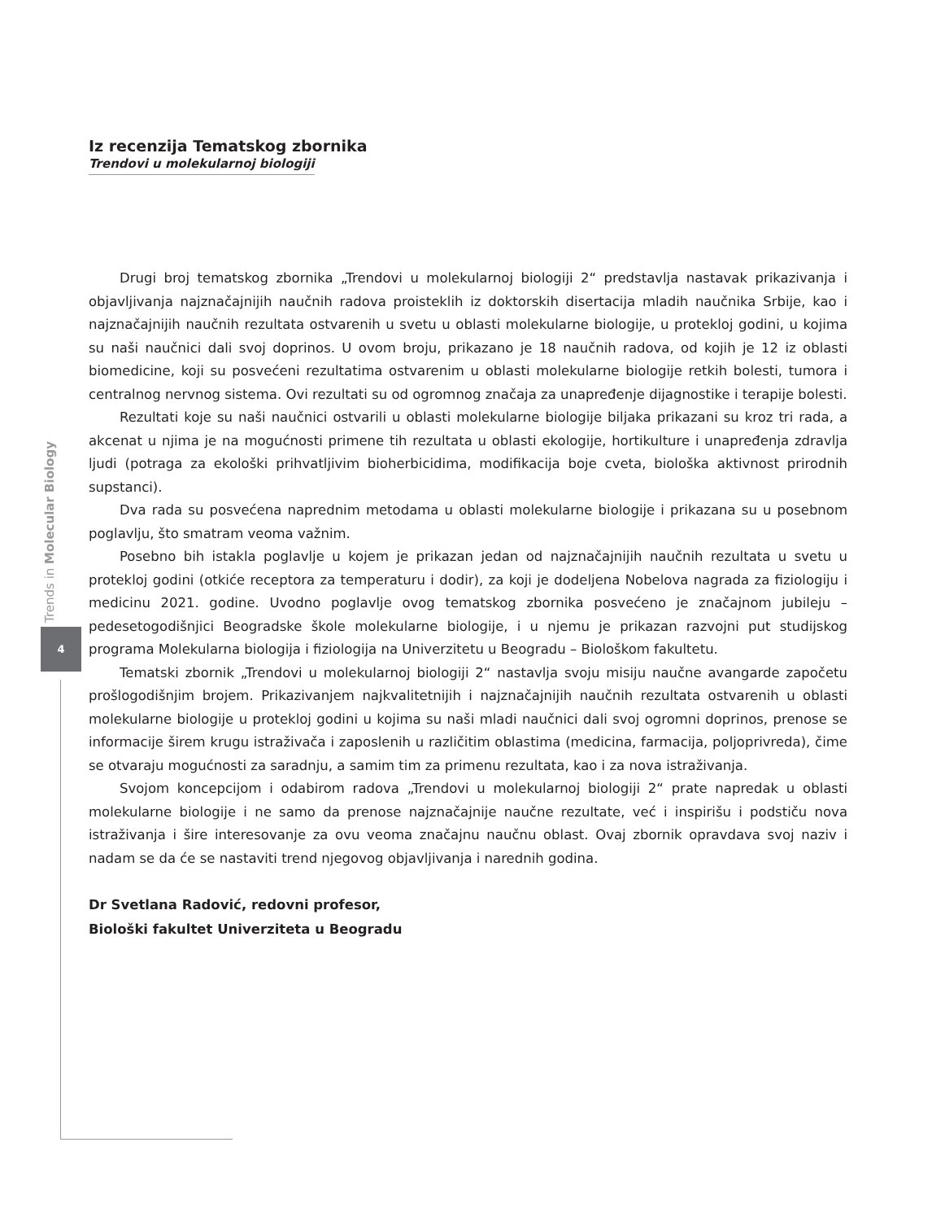Trends in Molecular Biology
4
Iz recenzija Tematskog zbornika
Trendovi u molekularnoj biologiji
Drugi broj tematskog zbornika „Trendovi u molekularnoj biologiji 2“ predstavlja nastavak prikazivanja i objavljivanja najznačajnijih naučnih radova proisteklih iz doktorskih disertacija mladih naučnika Srbije, kao i najznačajnijih naučnih rezultata ostvarenih u svetu u oblasti molekularne biologije, u protekloj godini, u kojima su naši naučnici dali svoj doprinos. U ovom broju, prikazano je 18 naučnih radova, od kojih je 12 iz oblasti biomedicine, koji su posvećeni rezultatima ostvarenim u oblasti molekularne biologije retkih bolesti, tumora i centralnog nervnog sistema. Ovi rezultati su od ogromnog značaja za unapređenje dijagnostike i terapije bolesti.
Rezultati koje su naši naučnici ostvarili u oblasti molekularne biologije biljaka prikazani su kroz tri rada, a akcenat u njima je na mogućnosti primene tih rezultata u oblasti ekologije, hortikulture i unapređenja zdravlja ljudi (potraga za ekološki prihvatljivim bioherbicidima, modifikacija boje cveta, biološka aktivnost prirodnih supstanci).
Dva rada su posvećena naprednim metodama u oblasti molekularne biologije i prikazana su u posebnom poglavlju, što smatram veoma važnim.
Posebno bih istakla poglavlje u kojem je prikazan jedan od najznačajnijih naučnih rezultata u svetu u protekloj godini (otkiće receptora za temperaturu i dodir), za koji je dodeljena Nobelova nagrada za fiziologiju i medicinu 2021. godine. Uvodno poglavlje ovog tematskog zbornika posvećeno je značajnom jubileju – pedesetogodišnjici Beogradske škole molekularne biologije, i u njemu je prikazan razvojni put studijskog programa Molekularna biologija i fiziologija na Univerzitetu u Beogradu – Biološkom fakultetu.
Tematski zbornik „Trendovi u molekularnoj biologiji 2“ nastavlja svoju misiju naučne avangarde započetu prošlogodišnjim brojem. Prikazivanjem najkvalitetnijih i najznačajnijih naučnih rezultata ostvarenih u oblasti molekularne biologije u protekloj godini u kojima su naši mladi naučnici dali svoj ogromni doprinos, prenose se informacije širem krugu istraživača i zaposlenih u različitim oblastima (medicina, farmacija, poljoprivreda), čime se otvaraju mogućnosti za saradnju, a samim tim za primenu rezultata, kao i za nova istraživanja.
Svojom koncepcijom i odabirom radova „Trendovi u molekularnoj biologiji 2“ prate napredak u oblasti molekularne biologije i ne samo da prenose najznačajnije naučne rezultate, već i inspirišu i podstiču nova istraživanja i šire interesovanje za ovu veoma značajnu naučnu oblast. Ovaj zbornik opravdava svoj naziv i nadam se da će se nastaviti trend njegovog objavljivanja i narednih godina.
Dr Svetlana Radović, redovni profesor,
Biološki fakultet Univerziteta u Beogradu